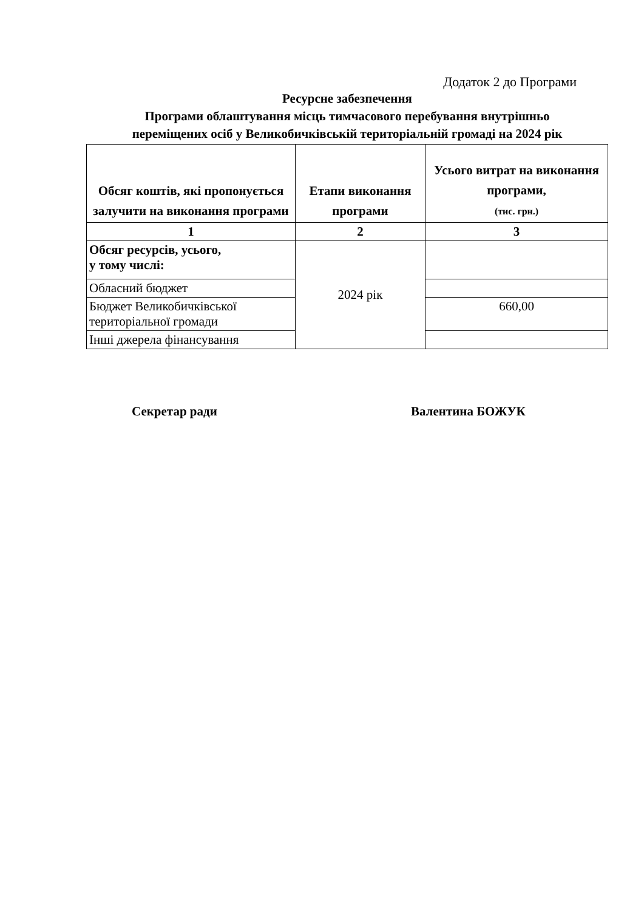Додаток 2 до Програми
Ресурсне забезпечення
Програми облаштування місць тимчасового перебування внутрішньо
переміщених осіб у Великобичківській територіальній громаді на 2024 рік
| Обсяг коштів, які пропонується залучити на виконання програми | Етапи виконання програми | Усього витрат на виконання програми, (тис. грн.) |
| --- | --- | --- |
| 1 | 2 | 3 |
| Обсяг ресурсів, усього, у тому числі: | 2024 рік | |
| Обласний бюджет | | |
| Бюджет Великобичківської територіальної громади | | 660,00 |
| Інші джерела фінансування | | |
Секретар ради Валентина БОЖУК